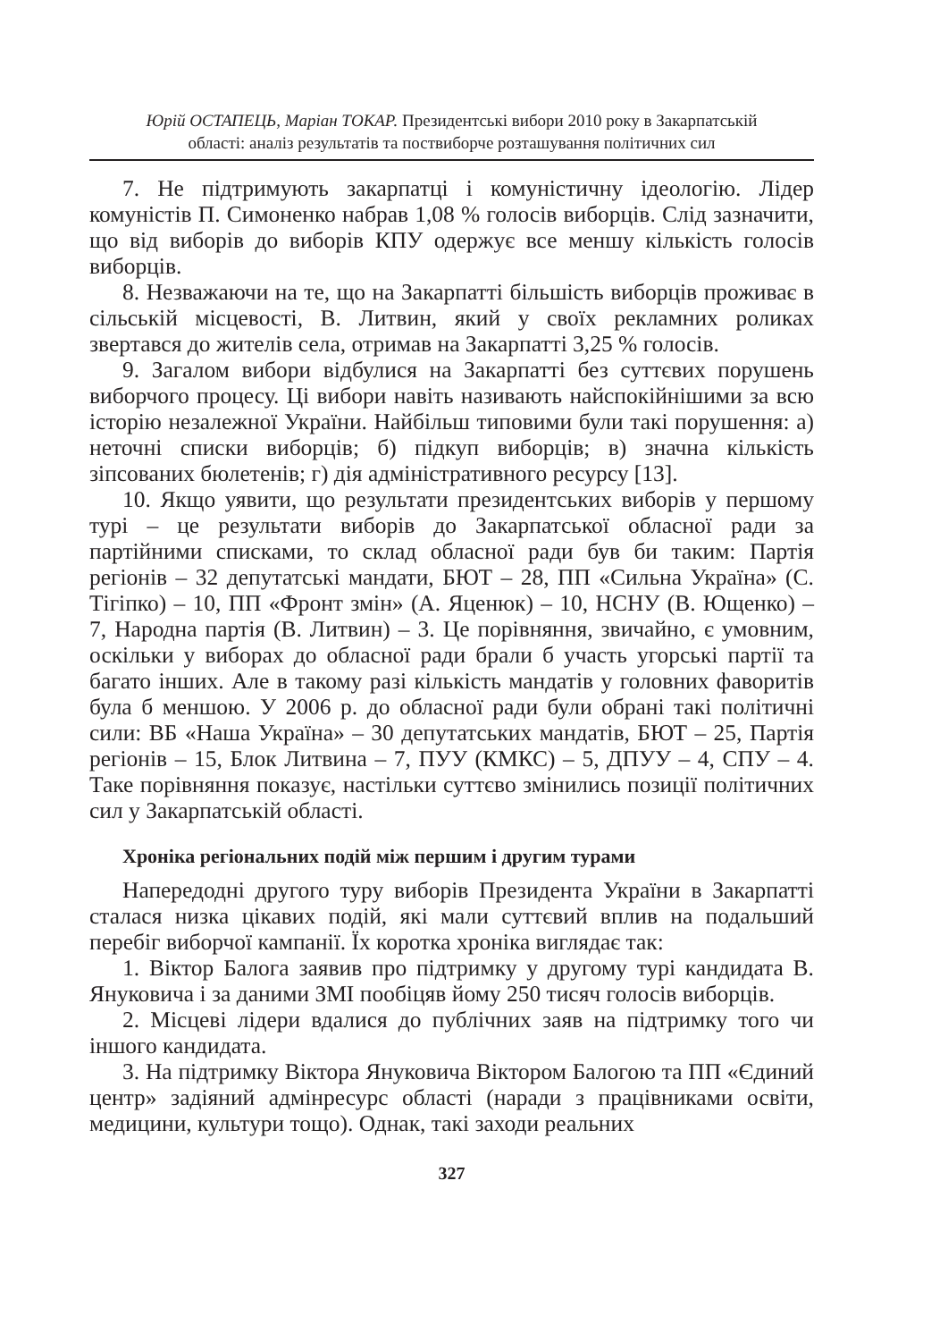Юрій ОСТАПЕЦЬ, Маріан ТОКАР. Президентські вибори 2010 року в Закарпатській
області: аналіз результатів та поствиборче розташування політичних сил
7. Не підтримують закарпатці і комуністичну ідеологію. Лідер комуністів П. Симоненко набрав 1,08 % голосів виборців. Слід зазначити, що від виборів до виборів КПУ одержує все меншу кількість голосів виборців.
8. Незважаючи на те, що на Закарпатті більшість виборців проживає в сільській місцевості, В. Литвин, який у своїх рекламних роликах звертався до жителів села, отримав на Закарпатті 3,25 % голосів.
9. Загалом вибори відбулися на Закарпатті без суттєвих порушень виборчого процесу. Ці вибори навіть називають найспокійнішими за всю історію незалежної України. Найбільш типовими були такі порушення: а) неточні списки виборців; б) підкуп виборців; в) значна кількість зіпсованих бюлетенів; г) дія адміністративного ресурсу [13].
10. Якщо уявити, що результати президентських виборів у першому турі – це результати виборів до Закарпатської обласної ради за партійними списками, то склад обласної ради був би таким: Партія регіонів – 32 депутатські мандати, БЮТ – 28, ПП «Сильна Україна» (С. Тігіпко) – 10, ПП «Фронт змін» (А. Яценюк) – 10, НСНУ (В. Ющенко) – 7, Народна партія (В. Литвин) – 3. Це порівняння, звичайно, є умовним, оскільки у виборах до обласної ради брали б участь угорські партії та багато інших. Але в такому разі кількість мандатів у головних фаворитів була б меншою. У 2006 р. до обласної ради були обрані такі політичні сили: ВБ «Наша Україна» – 30 депутатських мандатів, БЮТ – 25, Партія регіонів – 15, Блок Литвина – 7, ПУУ (КМКС) – 5, ДПУУ – 4, СПУ – 4. Таке порівняння показує, настільки суттєво змінились позиції політичних сил у Закарпатській області.
Хроніка регіональних подій між першим і другим турами
Напередодні другого туру виборів Президента України в Закарпатті сталася низка цікавих подій, які мали суттєвий вплив на подальший перебіг виборчої кампанії. Їх коротка хроніка виглядає так:
1. Віктор Балога заявив про підтримку у другому турі кандидата В. Януковича і за даними ЗМІ пообіцяв йому 250 тисяч голосів виборців.
2. Місцеві лідери вдалися до публічних заяв на підтримку того чи іншого кандидата.
3. На підтримку Віктора Януковича Віктором Балогою та ПП «Єдиний центр» задіяний адмінресурс області (наради з працівниками освіти, медицини, культури тощо). Однак, такі заходи реальних
327